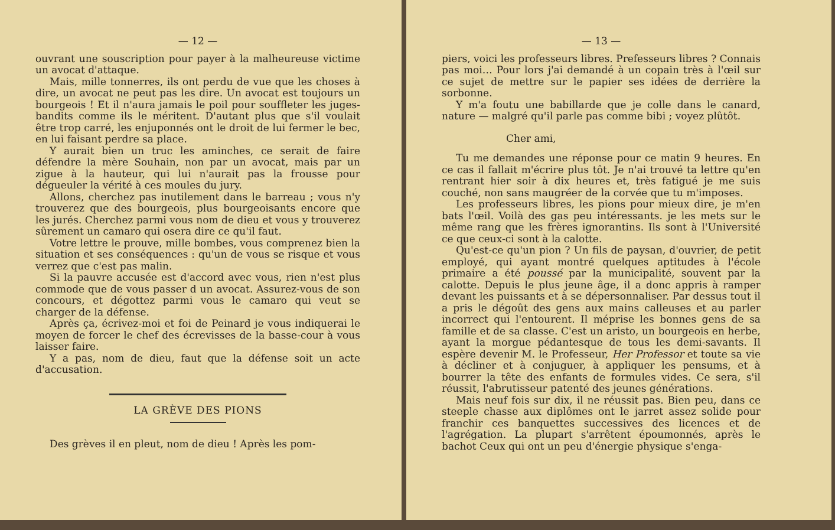— 12 —
ouvrant une souscription pour payer à la malheureuse victime un avocat d'attaque.
Mais, mille tonnerres, ils ont perdu de vue que les choses à dire, un avocat ne peut pas les dire. Un avocat est toujours un bourgeois ! Et il n'aura jamais le poil pour souffleter les juges-bandits comme ils le méritent. D'autant plus que s'il voulait être trop carré, les enjuponnés ont le droit de lui fermer le bec, en lui faisant perdre sa place.
Y aurait bien un truc les aminches, ce serait de faire défendre la mère Souhain, non par un avocat, mais par un zigue à la hauteur, qui lui n'aurait pas la frousse pour dégueuler la vérité à ces moules du jury.
Allons, cherchez pas inutilement dans le barreau ; vous n'y trouverez que des bourgeois, plus bourgeoisants encore que les jurés. Cherchez parmi vous nom de dieu et vous y trouverez sûrement un camaro qui osera dire ce qu'il faut.
Votre lettre le prouve, mille bombes, vous comprenez bien la situation et ses conséquences : qu'un de vous se risque et vous verrez que c'est pas malin.
Si la pauvre accusée est d'accord avec vous, rien n'est plus commode que de vous passer d un avocat. Assurez-vous de son concours, et dégottez parmi vous le camaro qui veut se charger de la défense.
Après ça, écrivez-moi et foi de Peinard je vous indiquerai le moyen de forcer le chef des écrevisses de la basse-cour à vous laisser faire.
Y a pas, nom de dieu, faut que la défense soit un acte d'accusation.
LA GRÈVE DES PIONS
Des grèves il en pleut, nom de dieu ! Après les pom-
— 13 —
piers, voici les professeurs libres. Prefesseurs libres ? Connais pas moi… Pour lors j'ai demandé à un copain très à l'œil sur ce sujet de mettre sur le papier ses idées de derrière la sorbonne.
Y m'a foutu une babillarde que je colle dans le canard, nature — malgré qu'il parle pas comme bibi ; voyez plûtôt.
Cher ami,
Tu me demandes une réponse pour ce matin 9 heures. En ce cas il fallait m'écrire plus tôt. Je n'ai trouvé ta lettre qu'en rentrant hier soir à dix heures et, très fatigué je me suis couché, non sans maugréer de la corvée que tu m'imposes.
Les professeurs libres, les pions pour mieux dire, je m'en bats l'œil. Voilà des gas peu intéressants. je les mets sur le même rang que les frères ignorantins. Ils sont à l'Université ce que ceux-ci sont à la calotte.
Qu'est-ce qu'un pion ? Un fils de paysan, d'ouvrier, de petit employé, qui ayant montré quelques aptitudes à l'école primaire a été poussé par la municipalité, souvent par la calotte. Depuis le plus jeune âge, il a donc appris à ramper devant les puissants et à se dépersonnaliser. Par dessus tout il a pris le dégoût des gens aux mains calleuses et au parler incorrect qui l'entourent. Il méprise les bonnes gens de sa famille et de sa classe. C'est un aristo, un bourgeois en herbe, ayant la morgue pédantesque de tous les demi-savants. Il espère devenir M. le Professeur, Her Professor et toute sa vie à décliner et à conjuguer, à appliquer les pensums, et à bourrer la tête des enfants de formules vides. Ce sera, s'il réussit, l'abrutisseur patenté des jeunes générations.
Mais neuf fois sur dix, il ne réussit pas. Bien peu, dans ce steeple chasse aux diplômes ont le jarret assez solide pour franchir ces banquettes successives des licences et de l'agrégation. La plupart s'arrêtent époumonnés, après le bachot Ceux qui ont un peu d'énergie physique s'enga-